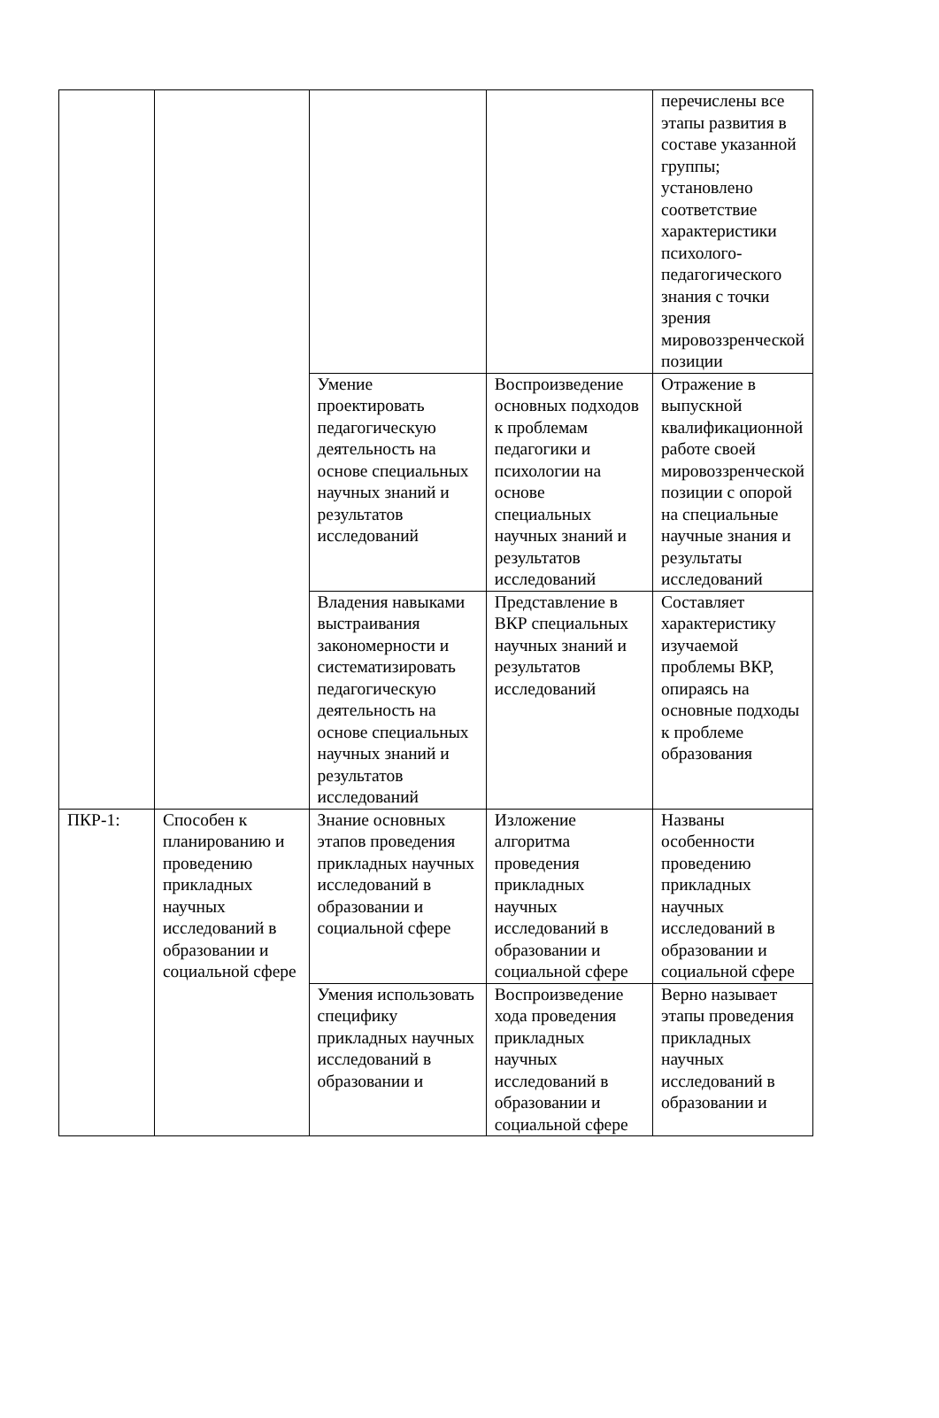| | | | | перечислены все этапы развития в составе указанной группы; установлено соответствие характеристики психолого-педагогического знания с точки зрения мировоззренческой позиции |
| | | Умение проектировать педагогическую деятельность на основе специальных научных знаний и результатов исследований | Воспроизведение основных подходов к проблемам педагогики и психологии на основе специальных научных знаний и результатов исследований | Отражение в выпускной квалификационной работе своей мировоззренческой позиции с опорой на специальные научные знания и результаты исследований |
| | | Владения навыками выстраивания закономерности и систематизировать педагогическую деятельность на основе специальных научных знаний и результатов исследований | Представление в ВКР специальных научных знаний и результатов исследований | Составляет характеристику изучаемой проблемы ВКР, опираясь на основные подходы к проблеме образования |
| ПКР-1: | Способен к планированию и проведению прикладных научных исследований в образовании и социальной сфере | Знание основных этапов проведения прикладных научных исследований в образовании и социальной сфере | Изложение алгоритма проведения прикладных научных исследований в образовании и социальной сфере | Названы особенности проведению прикладных научных исследований в образовании и социальной сфере |
| | | Умения использовать специфику прикладных научных исследований в образовании и | Воспроизведение хода проведения прикладных научных исследований в образовании и социальной сфере | Верно называет этапы проведения прикладных научных исследований в образовании и |